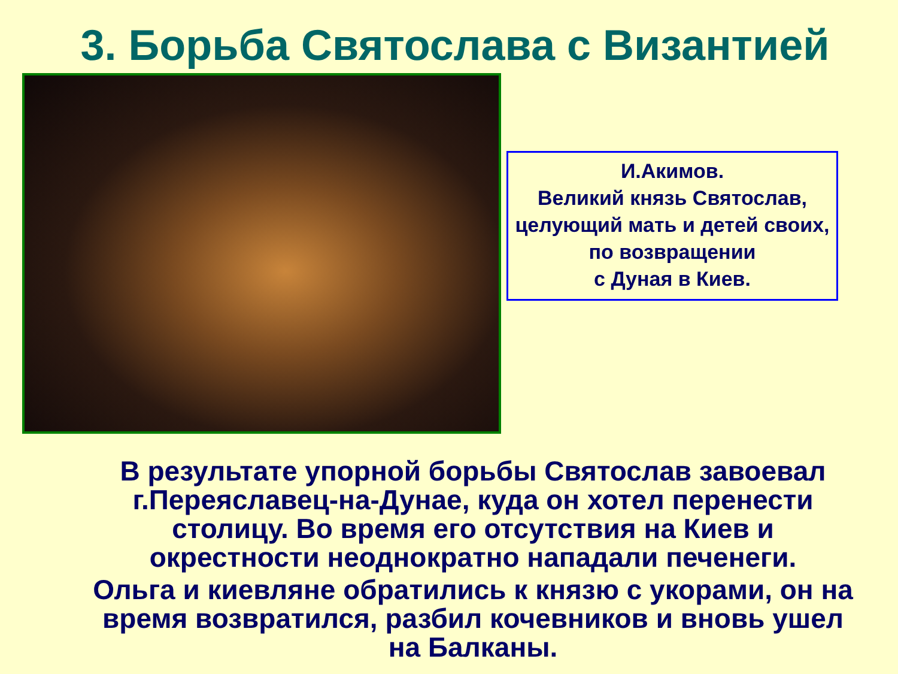3. Борьба Святослава с Византией
И.Акимов.
Великий князь Святослав, целующий мать и детей своих, по возвращении
с Дуная в Киев.
В результате упорной борьбы Святослав завоевал г.Переяславец-на-Дунае, куда он хотел перенести столицу. Во время его отсутствия на Киев и окрестности неоднократно нападали печенеги.
Ольга и киевляне обратились к князю с укорами, он на время возвратился, разбил кочевников и вновь ушел на Балканы.